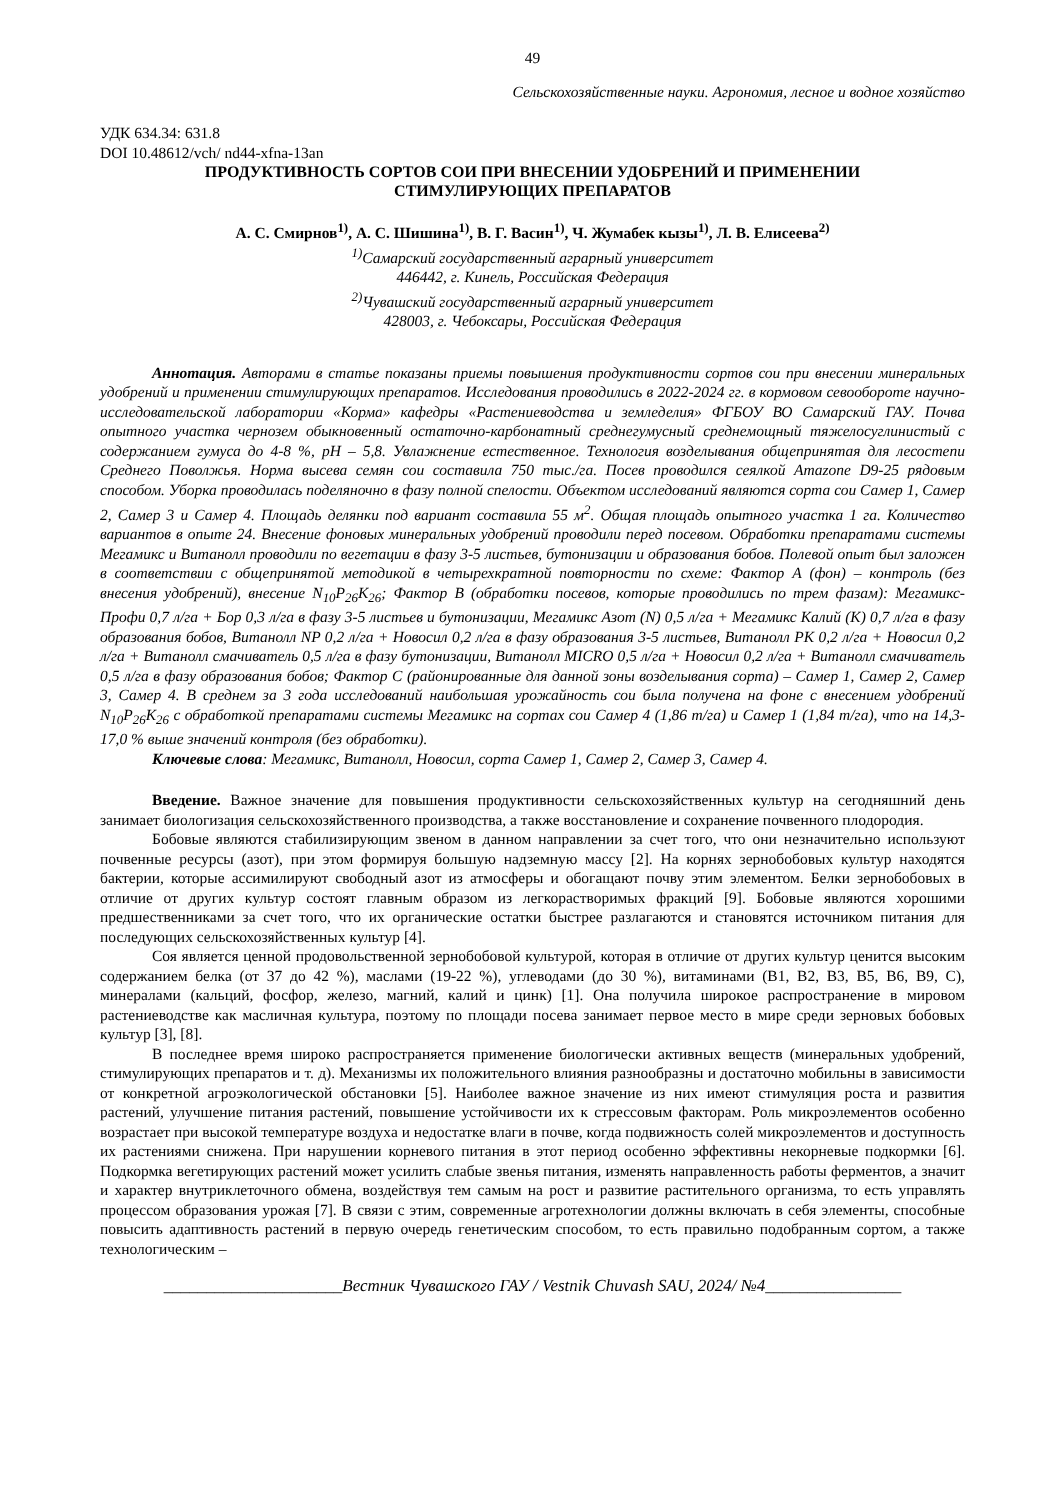49
Сельскохозяйственные науки. Агрономия, лесное и водное хозяйство
УДК 634.34: 631.8
DOI 10.48612/vch/ nd44-xfna-13an
ПРОДУКТИВНОСТЬ СОРТОВ СОИ ПРИ ВНЕСЕНИИ УДОБРЕНИЙ И ПРИМЕНЕНИИ
СТИМУЛИРУЮЩИХ ПРЕПАРАТОВ
А. С. Смирнов<sup>1)</sup>, А. С. Шишина<sup>1)</sup>, В. Г. Васин<sup>1)</sup>, Ч. Жумабек кызы<sup>1)</sup>, Л. В. Елисеева<sup>2)</sup>
<sup>1)</sup> Самарский государственный аграрный университет
446442, г. Кинель, Российская Федерация
<sup>2)</sup> Чувашский государственный аграрный университет
428003, г. Чебоксары, Российская Федерация
Аннотация. Авторами в статье показаны приемы повышения продуктивности сортов сои при внесении минеральных удобрений и применении стимулирующих препаратов. Исследования проводились в 2022-2024 гг. в кормовом севообороте научно-исследовательской лаборатории «Корма» кафедры «Растениеводства и земледелия» ФГБОУ ВО Самарский ГАУ. Почва опытного участка чернозем обыкновенный остаточно-карбонатный среднегумусный среднемощный тяжелосуглинистый с содержанием гумуса до 4-8 %, pH – 5,8. Увлажнение естественное. Технология возделывания общепринятая для лесостепи Среднего Поволжья. Норма высева семян сои составила 750 тыс./га. Посев проводился сеялкой Amazone D9-25 рядовым способом. Уборка проводилась поделяночно в фазу полной спелости. Объектом исследований являются сорта сои Самер 1, Самер 2, Самер 3 и Самер 4. Площадь делянки под вариант составила 55 м<sup>2</sup>. Общая площадь опытного участка 1 га. Количество вариантов в опыте 24. Внесение фоновых минеральных удобрений проводили перед посевом. Обработки препаратами системы Мегамикс и Витанолл проводили по вегетации в фазу 3-5 листьев, бутонизации и образования бобов. Полевой опыт был заложен в соответствии с общепринятой методикой в четырехкратной повторности по схеме: Фактор А (фон) – контроль (без внесения удобрений), внесение N<sub>10</sub>P<sub>26</sub>K<sub>26</sub>; Фактор В (обработки посевов, которые проводились по трем фазам): Мегамикс-Профи 0,7 л/га + Бор 0,3 л/га в фазу 3-5 листьев и бутонизации, Мегамикс Азот (N) 0,5 л/га + Мегамикс Калий (К) 0,7 л/га в фазу образования бобов, Витанолл NP 0,2 л/га + Новосил 0,2 л/га в фазу образования 3-5 листьев, Витанолл PK 0,2 л/га + Новосил 0,2 л/га + Витанолл смачиватель 0,5 л/га в фазу бутонизации, Витанолл MICRO 0,5 л/га + Новосил 0,2 л/га + Витанолл смачиватель 0,5 л/га в фазу образования бобов; Фактор С (районированные для данной зоны возделывания сорта) – Самер 1, Самер 2, Самер 3, Самер 4. В среднем за 3 года исследований наибольшая урожайность сои была получена на фоне с внесением удобрений N<sub>10</sub>P<sub>26</sub>K<sub>26</sub> с обработкой препаратами системы Мегамикс на сортах сои Самер 4 (1,86 т/га) и Самер 1 (1,84 т/га), что на 14,3-17,0 % выше значений контроля (без обработки).
Ключевые слова: Мегамикс, Витанолл, Новосил, сорта Самер 1, Самер 2, Самер 3, Самер 4.
Введение. Важное значение для повышения продуктивности сельскохозяйственных культур на сегодняшний день занимает биологизация сельскохозяйственного производства, а также восстановление и сохранение почвенного плодородия.
Бобовые являются стабилизирующим звеном в данном направлении за счет того, что они незначительно используют почвенные ресурсы (азот), при этом формируя большую надземную массу [2]. На корнях зернобобовых культур находятся бактерии, которые ассимилируют свободный азот из атмосферы и обогащают почву этим элементом. Белки зернобобовых в отличие от других культур состоят главным образом из легкорастворимых фракций [9]. Бобовые являются хорошими предшественниками за счет того, что их органические остатки быстрее разлагаются и становятся источником питания для последующих сельскохозяйственных культур [4].
Соя является ценной продовольственной зернобобовой культурой, которая в отличие от других культур ценится высоким содержанием белка (от 37 до 42 %), маслами (19-22 %), углеводами (до 30 %), витаминами (B1, B2, B3, B5, B6, B9, C), минералами (кальций, фосфор, железо, магний, калий и цинк) [1]. Она получила широкое распространение в мировом растениеводстве как масличная культура, поэтому по площади посева занимает первое место в мире среди зерновых бобовых культур [3], [8].
В последнее время широко распространяется применение биологически активных веществ (минеральных удобрений, стимулирующих препаратов и т. д). Механизмы их положительного влияния разнообразны и достаточно мобильны в зависимости от конкретной агроэкологической обстановки [5]. Наиболее важное значение из них имеют стимуляция роста и развития растений, улучшение питания растений, повышение устойчивости их к стрессовым факторам. Роль микроэлементов особенно возрастает при высокой температуре воздуха и недостатке влаги в почве, когда подвижность солей микроэлементов и доступность их растениями снижена. При нарушении корневого питания в этот период особенно эффективны некорневые подкормки [6]. Подкормка вегетирующих растений может усилить слабые звенья питания, изменять направленность работы ферментов, а значит и характер внутриклеточного обмена, воздействуя тем самым на рост и развитие растительного организма, то есть управлять процессом образования урожая [7]. В связи с этим, современные агротехнологии должны включать в себя элементы, способные повысить адаптивность растений в первую очередь генетическим способом, то есть правильно подобранным сортом, а также технологическим –
_____________________Вестник Чувашского ГАУ / Vestnik Chuvash SAU, 2024/ №4________________